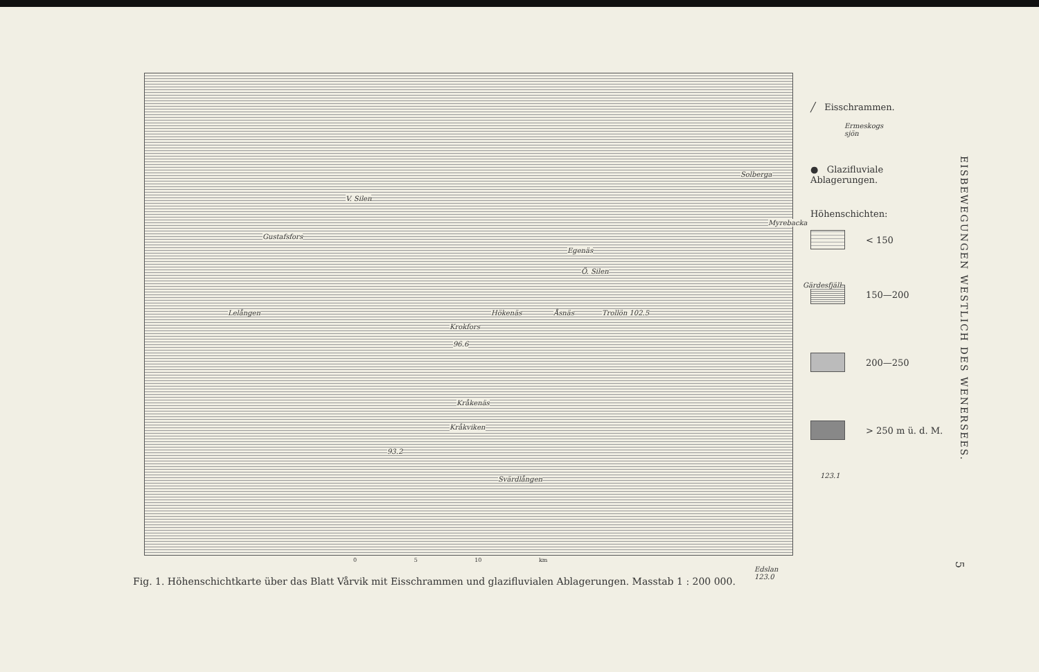Gustafsfors
V. Silen
Lelången
Egenäs
Ö. Silen
Hökenäs
Krokfors
Åsnäs Trollön 102.5
96.6
Kråkenäs
Kråkviken
93.2
Svärdlången
Solberga
Myrebacka
Gärdesfjäll
Ermeskogs sjön
123.1
Edslan 123.0
╱ Eisschrammen.
● Glazifluviale Ablagerungen.
Höhenschichten:
< 150
150—200
200—250
> 250 m ü. d. M.
0 5 10 km
Fig. 1. Höhenschichtkarte über das Blatt Vårvik mit Eisschrammen und glazifluvialen Ablagerungen. Masstab 1 : 200 000.
EISBEWEGUNGEN WESTLICH DES WENERSEES.
5